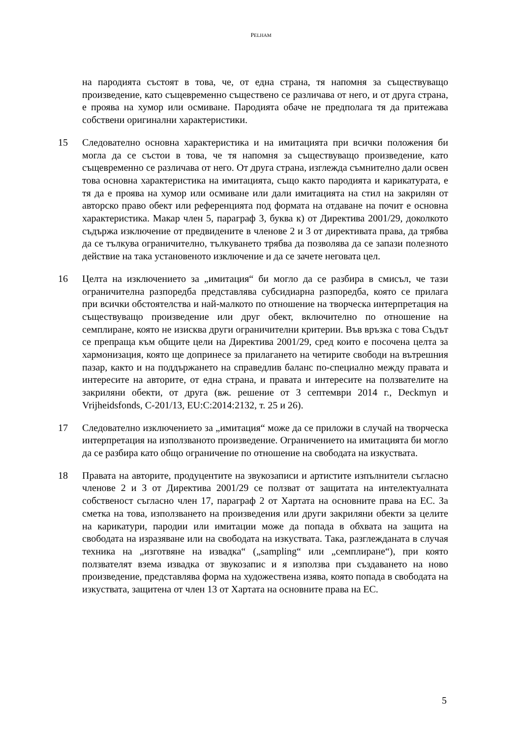PELHAM
на пародията състоят в това, че, от една страна, тя напомня за съществуващо произведение, като същевременно съществено се различава от него, и от друга страна, е проява на хумор или осмиване. Пародията обаче не предполага тя да притежава собствени оригинални характеристики.
15 Следователно основна характеристика и на имитацията при всички положения би могла да се състои в това, че тя напомня за съществуващо произведение, като същевременно се различава от него. От друга страна, изглежда съмнително дали освен това основна характеристика на имитацията, също както пародията и карикатурата, е тя да е проява на хумор или осмиване или дали имитацията на стил на закрилян от авторско право обект или референцията под формата на отдаване на почит е основна характеристика. Макар член 5, параграф 3, буква к) от Директива 2001/29, доколкото съдържа изключение от предвидените в членове 2 и 3 от директивата права, да трябва да се тълкува ограничително, тълкуването трябва да позволява да се запази полезното действие на така установеното изключение и да се зачете неговата цел.
16 Целта на изключението за „имитация“ би могло да се разбира в смисъл, че тази ограничителна разпоредба представлява субсидиарна разпоредба, която се прилага при всички обстоятелства и най-малкото по отношение на творческа интерпретация на съществуващо произведение или друг обект, включително по отношение на семплиране, която не изисква други ограничителни критерии. Във връзка с това Съдът се препраща към общите цели на Директива 2001/29, сред които е посочена целта за хармонизация, която ще допринесе за прилагането на четирите свободи на вътрешния пазар, както и на поддържането на справедлив баланс по-специално между правата и интересите на авторите, от една страна, и правата и интересите на ползвателите на закриляни обекти, от друга (вж. решение от 3 септември 2014 г., Deckmyn и Vrijheidsfonds, C-201/13, EU:C:2014:2132, т. 25 и 26).
17 Следователно изключението за „имитация“ може да се приложи в случай на творческа интерпретация на използваното произведение. Ограничението на имитацията би могло да се разбира като общо ограничение по отношение на свободата на изкуствата.
18 Правата на авторите, продуцентите на звукозаписи и артистите изпълнители съгласно членове 2 и 3 от Директива 2001/29 се ползват от защитата на интелектуалната собственост съгласно член 17, параграф 2 от Хартата на основните права на ЕС. За сметка на това, използването на произведения или други закриляни обекти за целите на карикатури, пародии или имитации може да попада в обхвата на защита на свободата на изразяване или на свободата на изкуствата. Така, разглежданата в случая техника на „изготвяне на извадка“ („sampling“ или „семплиране“), при която ползвателят взема извадка от звукозапис и я използва при създаването на ново произведение, представлява форма на художествена изява, която попада в свободата на изкуствата, защитена от член 13 от Хартата на основните права на ЕС.
5